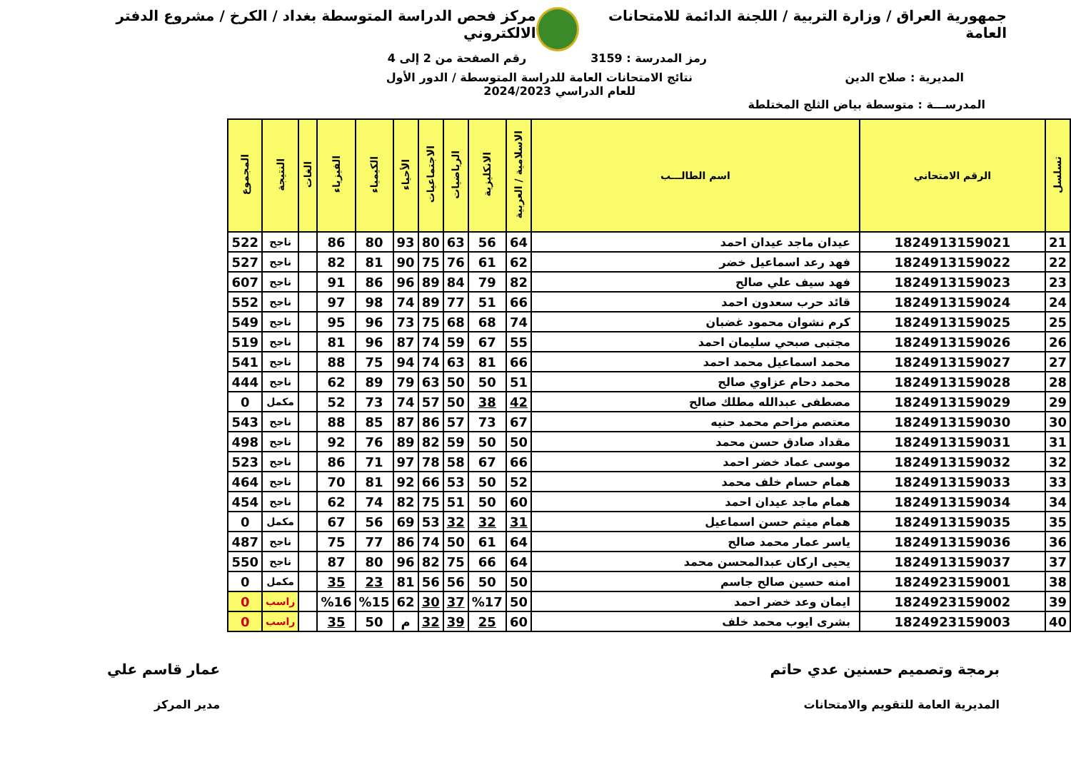جمهورية العراق / وزارة التربية / اللجنة الدائمة للامتحانات العامة
مركز فحص الدراسة المتوسطة بغداد / الكرخ / مشروع الدفتر الالكتروني
رمز المدرسة : 3159 رقم الصفحة من 2 إلى 4
المديرية : صلاح الدين نتائج الامتحانات العامة للدراسة المتوسطة / الدور الأول
للعام الدراسي 2024/2023
المدرســـة : متوسطة بياض الثلج المختلطة
| تسلسل | الرقم الامتحاني | اسم الطالـــب | الاسلامية / العربية | الانكليزية | الرياضيات | الاجتماعيات | الأحياء | الكيمياء | الفيزياء | الغات | النتيجة | المجموع |
| --- | --- | --- | --- | --- | --- | --- | --- | --- | --- | --- | --- | --- |
| 21 | 1824913159021 | عيدان ماجد عيدان احمد | 64 | 56 | 63 | 80 | 93 | 80 | 86 | | ناجح | 522 |
| 22 | 1824913159022 | فهد رعد اسماعيل خضر | 62 | 61 | 76 | 75 | 90 | 81 | 82 | | ناجح | 527 |
| 23 | 1824913159023 | فهد سيف علي صالح | 82 | 79 | 84 | 89 | 96 | 86 | 91 | | ناجح | 607 |
| 24 | 1824913159024 | قائد حرب سعدون احمد | 66 | 51 | 77 | 89 | 74 | 98 | 97 | | ناجح | 552 |
| 25 | 1824913159025 | كرم نشوان محمود غضبان | 74 | 68 | 68 | 75 | 73 | 96 | 95 | | ناجح | 549 |
| 26 | 1824913159026 | مجتبى صبحي سليمان احمد | 55 | 67 | 59 | 74 | 87 | 96 | 81 | | ناجح | 519 |
| 27 | 1824913159027 | محمد اسماعيل محمد احمد | 66 | 81 | 63 | 74 | 94 | 75 | 88 | | ناجح | 541 |
| 28 | 1824913159028 | محمد دحام عزاوي صالح | 51 | 50 | 50 | 63 | 79 | 89 | 62 | | ناجح | 444 |
| 29 | 1824913159029 | مصطفى عبدالله مطلك صالح | 42 | 38 | 50 | 57 | 74 | 73 | 52 | | مكمل | 0 |
| 30 | 1824913159030 | معتصم مزاحم محمد حنيه | 67 | 73 | 57 | 86 | 87 | 85 | 88 | | ناجح | 543 |
| 31 | 1824913159031 | مقداد صادق حسن محمد | 50 | 50 | 59 | 82 | 89 | 76 | 92 | | ناجح | 498 |
| 32 | 1824913159032 | موسى عماد خضر احمد | 66 | 67 | 58 | 78 | 97 | 71 | 86 | | ناجح | 523 |
| 33 | 1824913159033 | همام حسام خلف محمد | 52 | 50 | 53 | 66 | 92 | 81 | 70 | | ناجح | 464 |
| 34 | 1824913159034 | همام ماجد عيدان احمد | 60 | 50 | 51 | 75 | 82 | 74 | 62 | | ناجح | 454 |
| 35 | 1824913159035 | همام ميثم حسن اسماعيل | 31 | 32 | 32 | 53 | 69 | 56 | 67 | | مكمل | 0 |
| 36 | 1824913159036 | ياسر عمار محمد صالح | 64 | 61 | 50 | 74 | 86 | 77 | 75 | | ناجح | 487 |
| 37 | 1824913159037 | يحيى اركان عبدالمحسن محمد | 64 | 66 | 75 | 82 | 96 | 80 | 87 | | ناجح | 550 |
| 38 | 1824923159001 | امنه حسين صالح جاسم | 50 | 50 | 56 | 56 | 81 | 23 | 35 | | مكمل | 0 |
| 39 | 1824923159002 | ايمان وعد خضر احمد | 50 | %17 | 37 | 30 | 62 | %15 | %16 | | راسب | 0 |
| 40 | 1824923159003 | بشرى ايوب محمد خلف | 60 | 25 | 39 | 32 | م | 50 | 35 | | راسب | 0 |
برمجة وتصميم حسنين عدي حاتم
المديرية العامة للتقويم والامتحانات
عمار قاسم علي
مدير المركز